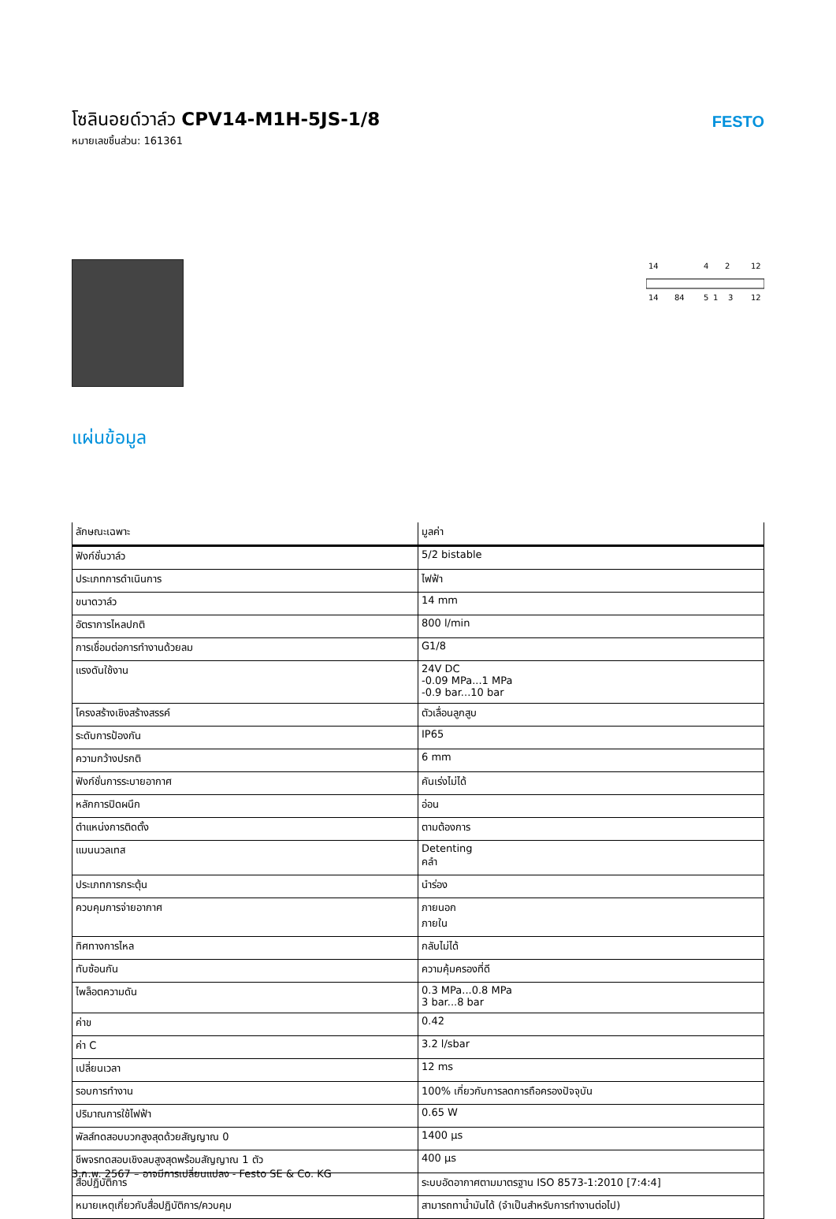โซลินอยด์วาล์ว CPV14-M1H-5JS-1/8
หมายเลขชิ้นส่วน: 161361
FESTO
14
4
2
12
14
84
5
1
3
12
แผ่นข้อมูล
| ลักษณะเฉพาะ | มูลค่า |
| --- | --- |
| ฟังก์ชั่นวาล์ว | 5/2 bistable |
| ประเภทการดำเนินการ | ไฟฟ้า |
| ขนาดวาล์ว | 14 mm |
| อัตราการไหลปกติ | 800 l/min |
| การเชื่อมต่อการทำงานด้วยลม | G1/8 |
| แรงดันใช้งาน | 24V DC -0.09 MPa...1 MPa -0.9 bar...10 bar |
| โครงสร้างเชิงสร้างสรรค์ | ตัวเลื่อนลูกสูบ |
| ระดับการป้องกัน | IP65 |
| ความกว้างปรกติ | 6 mm |
| ฟังก์ชั่นการระบายอากาศ | คันเร่งไม่ได้ |
| หลักการปิดผนึก | อ่อน |
| ตำแหน่งการติดตั้ง | ตามต้องการ |
| แมนนวลเทส | Detenting คลำ |
| ประเภทการกระตุ้น | นำร่อง |
| ควบคุมการจ่ายอากาศ | ภายนอก ภายใน |
| ทิศทางการไหล | กลับไม่ได้ |
| ทับซ้อนกัน | ความคุ้มครองที่ดี |
| ไพล็อตความดัน | 0.3 MPa...0.8 MPa 3 bar...8 bar |
| ค่าข | 0.42 |
| ค่า C | 3.2 l/sbar |
| เปลี่ยนเวลา | 12 ms |
| รอบการทำงาน | 100% เกี่ยวกับการลดการถือครองปัจจุบัน |
| ปริมาณการใช้ไฟฟ้า | 0.65 W |
| พัลส์ทดสอบบวกสูงสุดด้วยสัญญาณ 0 | 1400 µs |
| ชีพจรทดสอบเชิงลบสูงสุดพร้อมสัญญาณ 1 ตัว | 400 µs |
| สื่อปฏิบัติการ | ระบบอัดอากาศตามมาตรฐาน ISO 8573-1:2010 [7:4:4] |
| หมายเหตุเกี่ยวกับสื่อปฏิบัติการ/ควบคุม | สามารถทาน้ำมันได้ (จำเป็นสำหรับการทำงานต่อไป) |
3 ก.พ. 2567 – อาจมีการเปลี่ยนแปลง - Festo SE & Co. KG